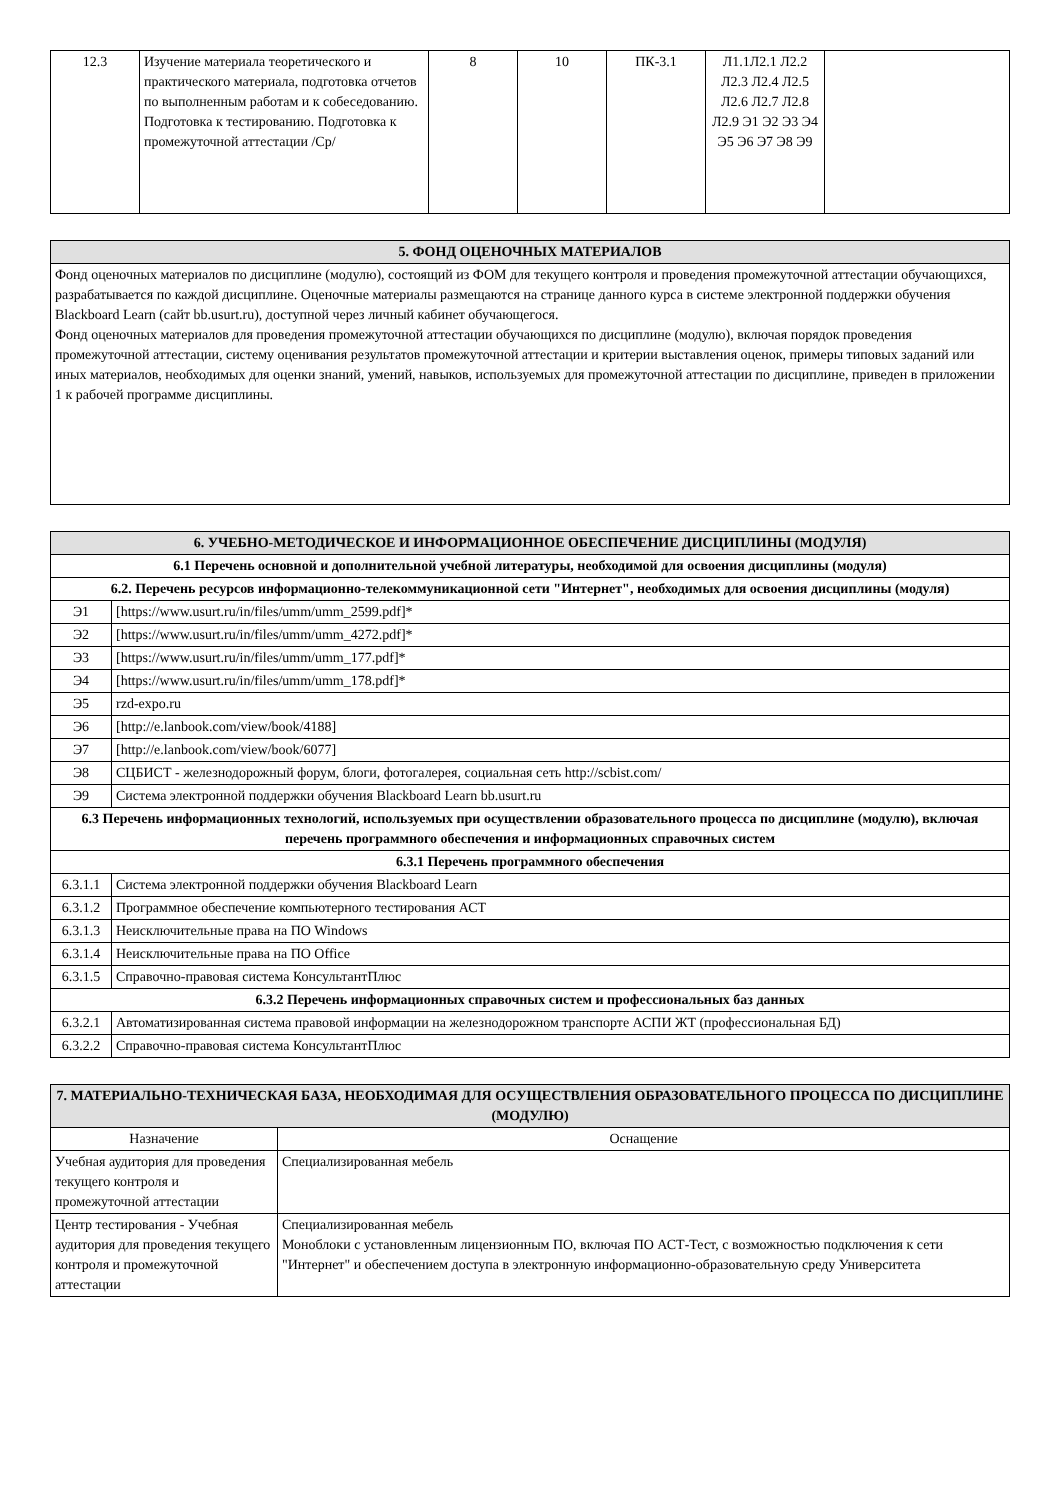| 12.3 | Изучение материала теоретического и практического материала, подготовка отчетов по выполненным работам и к собеседованию. Подготовка к тестированию. Подготовка к промежуточной аттестации /Ср/ | 8 | 10 | ПК-3.1 | Л1.1Л2.1 Л2.2 Л2.3 Л2.4 Л2.5 Л2.6 Л2.7 Л2.8 Л2.9 Э1 Э2 Э3 Э4 Э5 Э6 Э7 Э8 Э9 | |
| 5. ФОНД ОЦЕНОЧНЫХ МАТЕРИАЛОВ |
| Фонд оценочных материалов по дисциплине (модулю), состоящий из ФОМ для текущего контроля и проведения промежуточной аттестации обучающихся, разрабатывается по каждой дисциплине. Оценочные материалы размещаются на странице данного курса в системе электронной поддержки обучения Blackboard Learn (сайт bb.usurt.ru), доступной через личный кабинет обучающегося. Фонд оценочных материалов для проведения промежуточной аттестации обучающихся по дисциплине (модулю), включая порядок проведения промежуточной аттестации, систему оценивания результатов промежуточной аттестации и критерии выставления оценок, примеры типовых заданий или иных материалов, необходимых для оценки знаний, умений, навыков, используемых для промежуточной аттестации по дисциплине, приведен в приложении 1 к рабочей программе дисциплины. |
| 6. УЧЕБНО-МЕТОДИЧЕСКОЕ И ИНФОРМАЦИОННОЕ ОБЕСПЕЧЕНИЕ ДИСЦИПЛИНЫ (МОДУЛЯ) | |
| 6.1 Перечень основной и дополнительной учебной литературы, необходимой для освоения дисциплины (модуля) | |
| 6.2. Перечень ресурсов информационно-телекоммуникационной сети "Интернет", необходимых для освоения дисциплины (модуля) | |
| Э1 | [https://www.usurt.ru/in/files/umm/umm_2599.pdf]* |
| Э2 | [https://www.usurt.ru/in/files/umm/umm_4272.pdf]* |
| Э3 | [https://www.usurt.ru/in/files/umm/umm_177.pdf]* |
| Э4 | [https://www.usurt.ru/in/files/umm/umm_178.pdf]* |
| Э5 | rzd-expo.ru |
| Э6 | [http://e.lanbook.com/view/book/4188] |
| Э7 | [http://e.lanbook.com/view/book/6077] |
| Э8 | СЦБИСТ - железнодорожный форум, блоги, фотогалерея, социальная сеть http://scbist.com/ |
| Э9 | Система электронной поддержки обучения Blackboard Learn bb.usurt.ru |
| 6.3 Перечень информационных технологий, используемых при осуществлении образовательного процесса по дисциплине (модулю), включая перечень программного обеспечения и информационных справочных систем | |
| 6.3.1 Перечень программного обеспечения | |
| 6.3.1.1 | Система электронной поддержки обучения Blackboard Learn |
| 6.3.1.2 | Программное обеспечение компьютерного тестирования АСТ |
| 6.3.1.3 | Неисключительные права на ПО Windows |
| 6.3.1.4 | Неисключительные права на ПО Office |
| 6.3.1.5 | Справочно-правовая система КонсультантПлюс |
| 6.3.2 Перечень информационных справочных систем и профессиональных баз данных | |
| 6.3.2.1 | Автоматизированная система правовой информации на железнодорожном транспорте АСПИ ЖТ (профессиональная БД) |
| 6.3.2.2 | Справочно-правовая система КонсультантПлюс |
| 7. МАТЕРИАЛЬНО-ТЕХНИЧЕСКАЯ БАЗА, НЕОБХОДИМАЯ ДЛЯ ОСУЩЕСТВЛЕНИЯ ОБРАЗОВАТЕЛЬНОГО ПРОЦЕССА ПО ДИСЦИПЛИНЕ (МОДУЛЮ) | |
| Назначение | Оснащение |
| Учебная аудитория для проведения текущего контроля и промежуточной аттестации | Специализированная мебель |
| Центр тестирования - Учебная аудитория для проведения текущего контроля и промежуточной аттестации | Специализированная мебель Моноблоки с установленным лицензионным ПО, включая ПО АСТ-Тест, с возможностью подключения к сети "Интернет" и обеспечением доступа в электронную информационно-образовательную среду Университета |